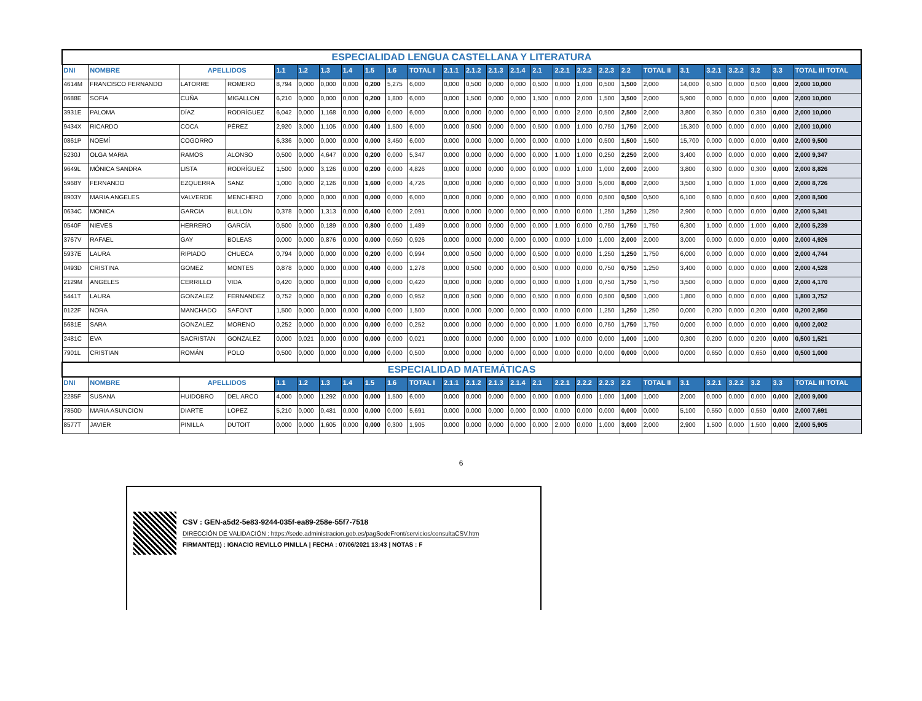| ESPECIALIDAD LENGUA CASTELLANA Y LITERATURA | | | | | | | | | | | | | | | | | | | | | | | | | | |
| DNI | NOMBRE | APELLIDOS | | 1.1 | 1.2 | 1.3 | 1.4 | 1.5 | 1.6 | TOTAL I | 2.1.1 | 2.1.2 | 2.1.3 | 2.1.4 | 2.1 | 2.2.1 | 2.2.2 | 2.2.3 | 2.2 | TOTAL II | 3.1 | 3.2.1 | 3.2.2 | 3.2 | 3.3 | TOTAL III TOTAL |
| 4614M | FRANCISCO FERNANDO | LATORRE | ROMERO | 8,794 | 0,000 | 0,000 | 0,000 | 0,200 | 5,275 | 6,000 | 0,000 | 0,500 | 0,000 | 0,000 | 0,500 | 0,000 | 1,000 | 0,500 | 1,500 | 2,000 | 14,000 | 0,500 | 0,000 | 0,500 | 0,000 | 2,000 10,000 |
| 0688E | SOFIA | CUÑA | MIGALLON | 6,210 | 0,000 | 0,000 | 0,000 | 0,200 | 1,800 | 6,000 | 0,000 | 1,500 | 0,000 | 0,000 | 1,500 | 0,000 | 2,000 | 1,500 | 3,500 | 2,000 | 5,900 | 0,000 | 0,000 | 0,000 | 0,000 | 2,000 10,000 |
| 3931E | PALOMA | DÍAZ | RODRÍGUEZ | 6,042 | 0,000 | 1,168 | 0,000 | 0,000 | 0,000 | 6,000 | 0,000 | 0,000 | 0,000 | 0,000 | 0,000 | 0,000 | 2,000 | 0,500 | 2,500 | 2,000 | 3,800 | 0,350 | 0,000 | 0,350 | 0,000 | 2,000 10,000 |
| 9434X | RICARDO | COCA | PÉREZ | 2,920 | 3,000 | 1,105 | 0,000 | 0,400 | 1,500 | 6,000 | 0,000 | 0,500 | 0,000 | 0,000 | 0,500 | 0,000 | 1,000 | 0,750 | 1,750 | 2,000 | 15,300 | 0,000 | 0,000 | 0,000 | 0,000 | 2,000 10,000 |
| 0861P | NOEMÍ | COGORRO | | 6,336 | 0,000 | 0,000 | 0,000 | 0,000 | 3,450 | 6,000 | 0,000 | 0,000 | 0,000 | 0,000 | 0,000 | 0,000 | 1,000 | 0,500 | 1,500 | 1,500 | 15,700 | 0,000 | 0,000 | 0,000 | 0,000 | 2,000 9,500 |
| 5230J | OLGA MARIA | RAMOS | ALONSO | 0,500 | 0,000 | 4,647 | 0,000 | 0,200 | 0,000 | 5,347 | 0,000 | 0,000 | 0,000 | 0,000 | 0,000 | 1,000 | 1,000 | 0,250 | 2,250 | 2,000 | 3,400 | 0,000 | 0,000 | 0,000 | 0,000 | 2,000 9,347 |
| 9649L | MÓNICA SANDRA | LISTA | RODRÍGUEZ | 1,500 | 0,000 | 3,126 | 0,000 | 0,200 | 0,000 | 4,826 | 0,000 | 0,000 | 0,000 | 0,000 | 0,000 | 0,000 | 1,000 | 1,000 | 2,000 | 2,000 | 3,800 | 0,300 | 0,000 | 0,300 | 0,000 | 2,000 8,826 |
| 5968Y | FERNANDO | EZQUERRA | SANZ | 1,000 | 0,000 | 2,126 | 0,000 | 1,600 | 0,000 | 4,726 | 0,000 | 0,000 | 0,000 | 0,000 | 0,000 | 0,000 | 3,000 | 5,000 | 8,000 | 2,000 | 3,500 | 1,000 | 0,000 | 1,000 | 0,000 | 2,000 8,726 |
| 8903Y | MARIA ANGELES | VALVERDE | MENCHERO | 7,000 | 0,000 | 0,000 | 0,000 | 0,000 | 0,000 | 6,000 | 0,000 | 0,000 | 0,000 | 0,000 | 0,000 | 0,000 | 0,000 | 0,500 | 0,500 | 0,500 | 6,100 | 0,600 | 0,000 | 0,600 | 0,000 | 2,000 8,500 |
| 0634C | MONICA | GARCIA | BULLON | 0,378 | 0,000 | 1,313 | 0,000 | 0,400 | 0,000 | 2,091 | 0,000 | 0,000 | 0,000 | 0,000 | 0,000 | 0,000 | 0,000 | 1,250 | 1,250 | 1,250 | 2,900 | 0,000 | 0,000 | 0,000 | 0,000 | 2,000 5,341 |
| 0540F | NIEVES | HERRERO | GARCÍA | 0,500 | 0,000 | 0,189 | 0,000 | 0,800 | 0,000 | 1,489 | 0,000 | 0,000 | 0,000 | 0,000 | 0,000 | 1,000 | 0,000 | 0,750 | 1,750 | 1,750 | 6,300 | 1,000 | 0,000 | 1,000 | 0,000 | 2,000 5,239 |
| 3767V | RAFAEL | GAY | BOLEAS | 0,000 | 0,000 | 0,876 | 0,000 | 0,000 | 0,050 | 0,926 | 0,000 | 0,000 | 0,000 | 0,000 | 0,000 | 0,000 | 1,000 | 1,000 | 2,000 | 2,000 | 3,000 | 0,000 | 0,000 | 0,000 | 0,000 | 2,000 4,926 |
| 5937E | LAURA | RIPIADO | CHUECA | 0,794 | 0,000 | 0,000 | 0,000 | 0,200 | 0,000 | 0,994 | 0,000 | 0,500 | 0,000 | 0,000 | 0,500 | 0,000 | 0,000 | 1,250 | 1,250 | 1,750 | 6,000 | 0,000 | 0,000 | 0,000 | 0,000 | 2,000 4,744 |
| 0493D | CRISTINA | GOMEZ | MONTES | 0,878 | 0,000 | 0,000 | 0,000 | 0,400 | 0,000 | 1,278 | 0,000 | 0,500 | 0,000 | 0,000 | 0,500 | 0,000 | 0,000 | 0,750 | 0,750 | 1,250 | 3,400 | 0,000 | 0,000 | 0,000 | 0,000 | 2,000 4,528 |
| 2129M | ANGELES | CERRILLO | VIDA | 0,420 | 0,000 | 0,000 | 0,000 | 0,000 | 0,000 | 0,420 | 0,000 | 0,000 | 0,000 | 0,000 | 0,000 | 0,000 | 1,000 | 0,750 | 1,750 | 1,750 | 3,500 | 0,000 | 0,000 | 0,000 | 0,000 | 2,000 4,170 |
| 5441T | LAURA | GONZALEZ | FERNANDEZ | 0,752 | 0,000 | 0,000 | 0,000 | 0,200 | 0,000 | 0,952 | 0,000 | 0,500 | 0,000 | 0,000 | 0,500 | 0,000 | 0,000 | 0,500 | 0,500 | 1,000 | 1,800 | 0,000 | 0,000 | 0,000 | 0,000 | 1,800 3,752 |
| 0122F | NORA | MANCHADO | SAFONT | 1,500 | 0,000 | 0,000 | 0,000 | 0,000 | 0,000 | 1,500 | 0,000 | 0,000 | 0,000 | 0,000 | 0,000 | 0,000 | 0,000 | 1,250 | 1,250 | 1,250 | 0,000 | 0,200 | 0,000 | 0,200 | 0,000 | 0,200 2,950 |
| 5681E | SARA | GONZALEZ | MORENO | 0,252 | 0,000 | 0,000 | 0,000 | 0,000 | 0,000 | 0,252 | 0,000 | 0,000 | 0,000 | 0,000 | 0,000 | 1,000 | 0,000 | 0,750 | 1,750 | 1,750 | 0,000 | 0,000 | 0,000 | 0,000 | 0,000 | 0,000 2,002 |
| 2481C | EVA | SACRISTAN | GONZALEZ | 0,000 | 0,021 | 0,000 | 0,000 | 0,000 | 0,000 | 0,021 | 0,000 | 0,000 | 0,000 | 0,000 | 0,000 | 1,000 | 0,000 | 0,000 | 1,000 | 1,000 | 0,300 | 0,200 | 0,000 | 0,200 | 0,000 | 0,500 1,521 |
| 7901L | CRISTIAN | ROMÁN | POLO | 0,500 | 0,000 | 0,000 | 0,000 | 0,000 | 0,000 | 0,500 | 0,000 | 0,000 | 0,000 | 0,000 | 0,000 | 0,000 | 0,000 | 0,000 | 0,000 | 0,000 | 0,000 | 0,650 | 0,000 | 0,650 | 0,000 | 0,500 1,000 |
| ESPECIALIDAD MATEMÁTICAS | | | | | | | | | | | | | | | | | | | | | | | | | | |
| DNI | NOMBRE | APELLIDOS | | 1.1 | 1.2 | 1.3 | 1.4 | 1.5 | 1.6 | TOTAL I | 2.1.1 | 2.1.2 | 2.1.3 | 2.1.4 | 2.1 | 2.2.1 | 2.2.2 | 2.2.3 | 2.2 | TOTAL II | 3.1 | 3.2.1 | 3.2.2 | 3.2 | 3.3 | TOTAL III TOTAL |
| 2285F | SUSANA | HUIDOBRO | DEL ARCO | 4,000 | 0,000 | 1,292 | 0,000 | 0,000 | 1,500 | 6,000 | 0,000 | 0,000 | 0,000 | 0,000 | 0,000 | 0,000 | 0,000 | 1,000 | 1,000 | 1,000 | 2,000 | 0,000 | 0,000 | 0,000 | 0,000 | 2,000 9,000 |
| 7850D | MARIA ASUNCION | DIARTE | LOPEZ | 5,210 | 0,000 | 0,481 | 0,000 | 0,000 | 0,000 | 5,691 | 0,000 | 0,000 | 0,000 | 0,000 | 0,000 | 0,000 | 0,000 | 0,000 | 0,000 | 0,000 | 5,100 | 0,550 | 0,000 | 0,550 | 0,000 | 2,000 7,691 |
| 8577T | JAVIER | PINILLA | DUTOIT | 0,000 | 0,000 | 1,605 | 0,000 | 0,000 | 0,300 | 1,905 | 0,000 | 0,000 | 0,000 | 0,000 | 0,000 | 2,000 | 0,000 | 1,000 | 3,000 | 2,000 | 2,900 | 1,500 | 0,000 | 1,500 | 0,000 | 2,000 5,905 |
6
CSV : GEN-a5d2-5e83-9244-035f-ea89-258e-55f7-7518
DIRECCIÓN DE VALIDACIÓN : https://sede.administracion.gob.es/pagSedeFront/servicios/consultaCSV.htm
FIRMANTE(1) : IGNACIO REVILLO PINILLA | FECHA : 07/06/2021 13:43 | NOTAS : F